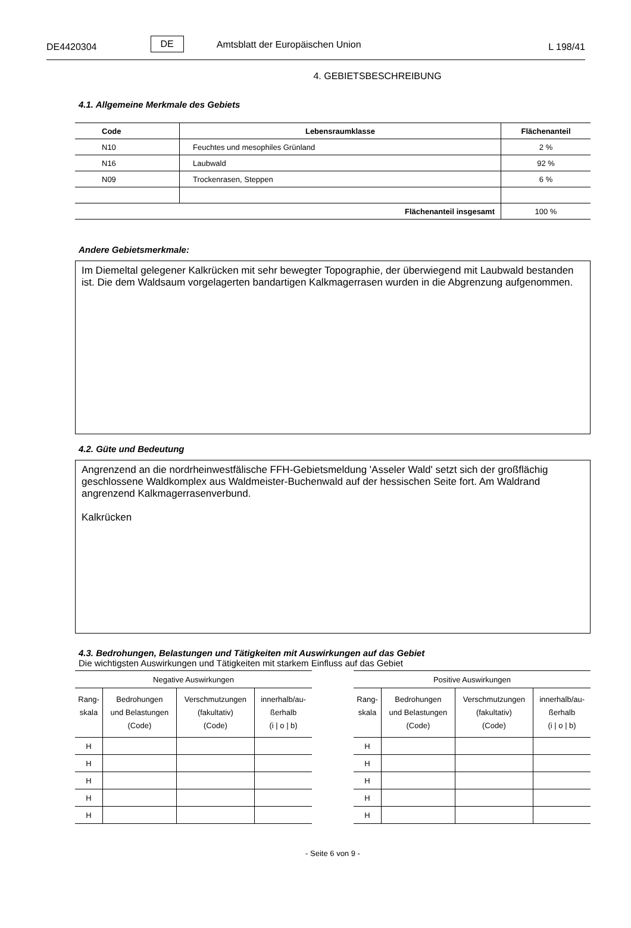DE4420304 DE Amtsblatt der Europäischen Union L 198/41
4. GEBIETSBESCHREIBUNG
4.1. Allgemeine Merkmale des Gebiets
| Code | Lebensraumklasse | Flächenanteil |
| --- | --- | --- |
| N10 | Feuchtes und mesophiles Grünland | 2 % |
| N16 | Laubwald | 92 % |
| N09 | Trockenrasen, Steppen | 6 % |
| Flächenanteil insgesamt | | 100 % |
Andere Gebietsmerkmale:
Im Diemeltal gelegener Kalkrücken mit sehr bewegter Topographie, der überwiegend mit Laubwald bestanden ist. Die dem Waldsaum vorgelagerten bandartigen Kalkmagerrasen wurden in die Abgrenzung aufgenommen.
4.2. Güte und Bedeutung
Angrenzend an die nordrheinwestfälische FFH-Gebietsmeldung 'Asseler Wald' setzt sich der großflächig geschlossene Waldkomplex aus Waldmeister-Buchenwald auf der hessischen Seite fort. Am Waldrand angrenzend Kalkmagerrasenverbund.
Kalkrücken
4.3. Bedrohungen, Belastungen und Tätigkeiten mit Auswirkungen auf das Gebiet
Die wichtigsten Auswirkungen und Tätigkeiten mit starkem Einfluss auf das Gebiet
| Negative Auswirkungen | | | |
| Rang- skala | Bedrohungen und Belastungen (Code) | Verschmutzungen (fakultativ) (Code) | innerhalb/au- ßerhalb (i / o / b) |
| H | | | |
| H | | | |
| H | | | |
| H | | | |
| H | | | |
| Positive Auswirkungen | | | |
| Rang- skala | Bedrohungen und Belastungen (Code) | Verschmutzungen (fakultativ) (Code) | innerhalb/au- ßerhalb (i / o / b) |
| H | | | |
| H | | | |
| H | | | |
| H | | | |
| H | | | |
- Seite 6 von 9 -